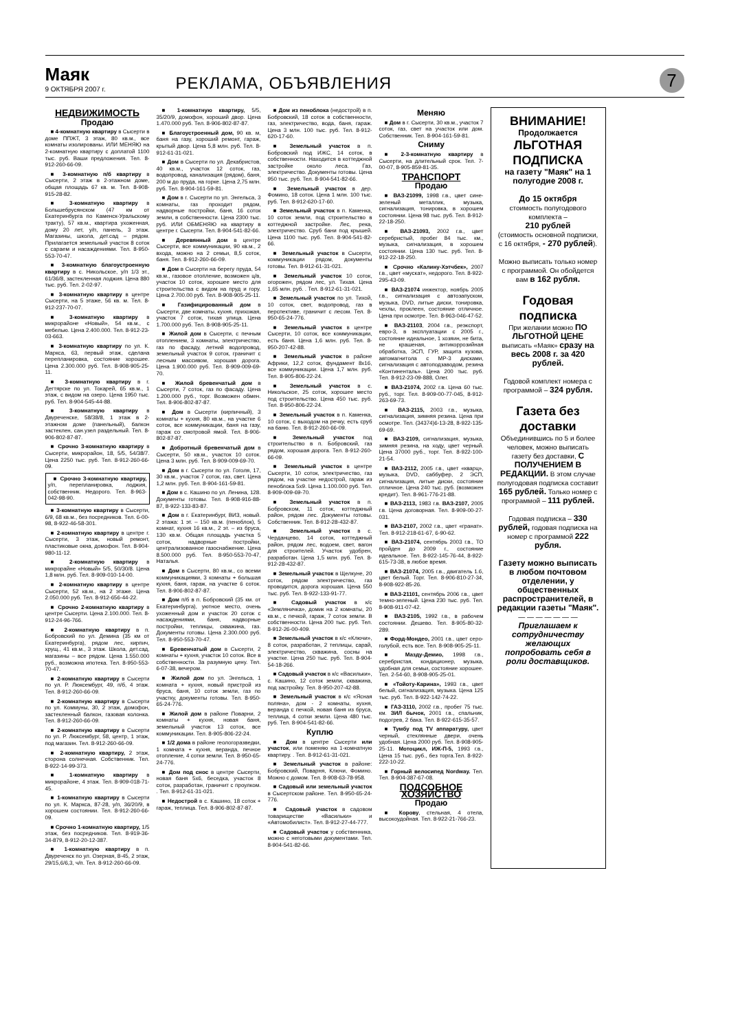Маяк
9 ОКТЯБРЯ 2007 г.
РЕКЛАМА, ОБЪЯВЛЕНИЯ
7
НЕДВИЖИМОСТЬ
Продаю
■ 4-комнатную квартиру в Сысерти в доме ППЖТ, 3 этаж, 80 кв.м., все комнаты изолированы. ИЛИ МЕНЯЮ на 2-комнатную квартиру с доплатой 1100 тыс. руб. Ваши предложения. Тел. 8-912-260-66-09.
■ 3-комнатную п/б квартиру в Сысерти, 2 этаж в 2-этажном доме, общая площадь 67 кв. м. Тел. 8-908-915-28-82.
■ 3-комнатную квартиру в Большебрусянском (47 км от Екатеринбурга по Каменск-Уральскому тракту), 57 кв.м., квартира ухоженная, дому 20 лет, у/п, панель, 3 этаж. Магазины, школа, дет.сад – рядом. Прилагается земельный участок 8 соток с сараем и насаждениями. Тел. 8-950-553-70-47.
■ 3-комнатную благоустроенную квартиру в с. Никольское, у/п 1/3 эт., 61/36/8, застекленная лоджия. Цена 880 тыс. руб. Тел. 2-02-97.
■ 3-комнатную квартиру в центре Сысерти, на 5 этаже, 56 кв. м. Тел. 8-912-237-70-07.
■ 3-комнатную квартиру в микрорайоне «Новый», 54 кв.м., с мебелью. Цена 2.400.000. Тел. 8-912-23-03-663.
■ 3-комнатную квартиру по ул. К. Маркса, 63, первый этаж, сделана перепланировка, состояние хорошее. Цена 2.300.000 руб. Тел. 8-908-905-25-11.
■ 3-комнатную квартиру в г. Дегтярске по ул. Токарей, 65 кв.м., 1 этаж, с видом на озеро. Цена 1950 тыс. руб. Тел. 8-904-545-44-88.
■ 3-комнатную квартиру в Двуреченске, 58/38/8, 1 этаж в 2-этажном доме (панельный), балкон застеклен, сан.узел раздельный. Тел. 8-906-802-87-87.
■ Срочно 3-комнатную квартиру в Сысерти, микрорайон, 18, 5/5, 54/38/7. Цена 2250 тыс. руб. Тел. 8-912-260-66-09.
■ Срочно 3-комнатную квартиру, у/п, перепланировка, лоджия, собственник. Недорого. Тел. 8-963-042-98-90.
■ 3-комнатную квартиру в Сысерти, 6/9, 68 кв.м., без посредников. Тел. 6-00-98, 8-922-46-58-301.
■ 2-комнатную квартиру в центре г. Сысерти, 3 этаж, новый ремонт, пластиковые окна, домофон. Тел. 8-904-980-11-12.
■ 2-комнатную квартиру в микрорайне «Новый» 5/5, 50/30/8. Цена 1,8 млн. руб. Тел. 8-909-010-14-00.
■ 2-комнатную квартиру в центре Сысерти, 52 кв.м., на 2 этаже. Цена 2.050.000 руб. Тел. 8-912-656-44-22.
■ Срочно 2-комнатную квартиру в центре Сысерти. Цена 2.100.000. Тел. 8-912-24-96-766.
■ 2-комнатную квартиру в п. Бобровский по ул. Демина (35 км от Екатеринбурга), рядом лес, кирпич, хрущ., 41 кв.м., 3 этаж. Школа, дет.сад, магазины – все рядом. Цена 1.550.000 руб., возможна ипотека. Тел. 8-950-553-70-47.
■ 2-комнатную квартиру в Сысерти по ул. Р. Люксембург, 49, п/б, 4 этаж. Тел. 8-912-260-66-09.
■ 2-комнатную квартиру в Сысерти по ул. Коммуны, 30, 2 этаж, домофон, застекленный балкон, газовая колонка. Тел. 8-912-260-66-09.
■ 2-комнатную квартиру в Сысерти по ул. Р. Люксембург, 58, центр, 1 этаж, под магазин. Тел. 8-912-260-66-09.
■ 2-комнатную квартиру, 2 этаж, сторона солнечная. Собственник. Тел. 8-922-14-99-373.
■ 1-комнатную квартиру в микрорайоне, 4 этаж. Тел. 8-909-018-71-45.
■ 1-комнатную квартиру в Сысерти по ул. К. Маркса, 87-28, у/п, 36/20/9, в хорошем состоянии. Тел. 8-912-260-66-09.
■ Срочно 1-комнатную квартиру, 1/5 этаж, без посредников. Тел. 8-919-36-34-879, 8-912-20-12-387.
■ 1-комнатную квартиру в п. Двуреченск по ул. Озерная, 8-45, 2 этаж, 29/15,6/6,3, ч/п. Тел. 8-912-260-66-09.
■ 1-комнатную квартиру, 5/5, 35/20/9, домофон, хороший двор. Цена 1.470.000 руб. Тел. 8-906-802-87-87.
■ Благоустроенный дом, 90 кв. м, баня на газу, хороший ремонт, гараж, крытый двор. Цена 5,8 млн. руб. Тел. 8-912-61-31-021.
■ Дом в Сысерти по ул. Декабристов, 40 кв.м., участок 12 соток, газ, водопровод, канализация (рядом), баня, 200 м до пруда, на горке. Цена 2,75 млн. руб. Тел. 8-904-161-59-81.
■ Дом в г. Сысерти по ул. Энгельса, 3 комнаты, газ проходит рядом, надворные постройки, баня, 16 соток земли, в собственности. Цена 2300 тыс. руб. ИЛИ ОБМЕНЯЮ на квартиру в центре г. Сысерти. Тел. 8-904-541-82-66.
■ Деревянный дом в центре Сысерти, все коммуникации, 90 кв.м., 2 входа, можно на 2 семьи, 8,5 соток, баня. Тел. 8-912-260-66-09.
■ Дом в Сысерти на берегу пруда, 54 кв.м., газовое отопление, возможен ц/в, участок 10 соток, хорошее место для строительства с видом на пруд и гору. Цена 2.700.00 руб. Тел. 8-908-905-25-11.
■ Газифицированный дом в Сысерти, две комнаты, кухня, прихожая, участок 7 соток, тихая улица. Цена 1.700.000 руб. Тел. 8-908-905-25-11.
■ Жилой дом в Сысерти, с печным отоплением, 3 комнаты, электричество, газ по фасаду, летний водопровод, земельный участок 9 соток, граничит с лесным массивом, хорошая дорога. Цена 1.900.000 руб. Тел. 8-909-009-69-70.
■ Жилой бревенчатый дом в Сысерти, 7 соток, газ по фасаду. Цена 1.200.000 руб., торг. Возможен обмен. Тел. 8-906-802-87-87.
■ Дом в Сысерти (кирпичный), 3 комнаты + кухня, 80 кв.м., на участке 6 соток, все коммуникации, баня на газу, гараж со смотровой ямой. Тел. 8-906-802-87-87.
■ Добротный бревенчатый дом в Сысерти, 50 кв.м., участок 10 соток. Цена 3 млн. руб. Тел. 8-909-009-69-70.
■ Дом в г. Сысерти по ул. Гоголя, 17, 30 кв.м., участок 7 соток, газ, свет. Цена 1,2 млн. руб. Тел. 8-904-161-59-81.
■ Дом в с. Кашино по ул. Ленина, 128. Документы готовы. Тел. 8-908-916-88-87, 8-922-133-83-87.
■ Дом в г. Екатеринбург, ВИЗ, новый. 2 этажа: 1 эт. – 150 кв.м. (пеноблок), 5 комнат, кухня 16 кв.м., 2 эт. – из бруса, 130 кв.м. Общая площадь участка 5 соток, надворные постройки, централизованное газоснабжение. Цена 8.500.000 руб. Тел. 8-950-553-70-47, Наталья.
■ Дом в Сысерти, 80 кв.м., со всеми коммуникациями, 3 комнаты + большая кухня, баня, гараж, на участке 6 соток. Тел. 8-906-802-87-87.
■ Дом п/б в п. Бобровский (35 км. от Екатеринбурга), уютное место, очень ухоженный дом и участок 20 соток с насаждениями, баня, надворные постройки, теплицы, скважина, газ. Документы готовы. Цена 2.300.000 руб. Тел. 8-950-553-70-47.
■ Бревенчатый дом в Сысерти, 2 комнаты + кухня, участок 10 соток. Все в собственности. За разумную цену. Тел. 6-07-38, вечером.
■ Жилой дом по ул. Энгельса, 1 комната + кухня, новый пристрой из бруса, баня, 10 соток земли, газ по участку, документы готовы. Тел. 8-950-65-24-776.
■ Жилой дом в районе Поварни, 2 комнаты + кухня, новая баня, земельный участок 13 соток, все коммуникации. Тел. 8-905-806-22-24.
■ 1/2 дома в районе геологоразведки, 1 комната + кухня, веранда, печное отопление, 4 сотки земли. Тел. 8-950-65-24-776.
■ Дом под снос в центре Сысерти, новая баня 5х6, беседка, участок 8 соток, разработан, граничит с проулком. . Тел. 8-912-61-31-021.
■ Недострой в с. Кашино, 18 соток + гараж, теплица. Тел. 8-906-802-87-87.
■ Дом из пеноблока (недострой) в п. Бобровский, 18 соток в собственности, газ, электричество, вода, баня, гараж. Цена 3 млн. 100 тыс. руб. Тел. 8-912-620-17-60.
■ Земельный участок в п. Бобровский под ИЖС, 14 соток, в собственности. Находится в коттеджной застройке около леса. Газ, электричество. Документы готовы. Цена 950 тыс. руб. Тел. 8-904-541-82-66.
■ Земельный участок в дер. Фомино, 18 соток. Цена 1 млн. 100 тыс. руб. Тел. 8-912-620-17-60.
■ Земельный участок в п. Каменка, 10 соток земли, под строительство в коттеджной застройке. Лес, река, электричество. Сруб бани под крышей. Цена 1100 тыс. руб. Тел. 8-904-541-82-66.
■ Земельный участок в Сысерти, коммуникации рядом, документы готовы. Тел. 8-912-61-31-021.
■ Земельный участок 10 соток, огорожен, рядом лес, ул. Тихая. Цена 1,65 млн. руб. . Тел. 8-912-61-31-021.
■ Земельный участок по ул. Тихой, 10 соток, свет, водопровод, газ в перспективе, граничит с лесом. Тел. 8-950-65-24-776.
■ Земельный участок в центре Сысерти, 10 соток, все коммуникации, есть баня. Цена 1,6 млн. руб. Тел. 8-950-207-42-88.
■ Земельный участок в районе Африки, 12,2 соток, фундамент 8х16, все коммуникации. Цена 1,7 млн. руб. Тел. 8-905-806-22-24.
■ Земельный участок в с. Никольское, 25 соток, хорошее место под строительство. Цена 450 тыс. руб. Тел. 8-950-806-22-24.
■ Земельный участок в п. Каменка, 10 соток, с выходом на речку, есть сруб на баню. Тел. 8-912-260-66-09.
■ Земельный участок под строительство в п. Бобровский, газ рядом, хорошая дорога. Тел. 8-912-260-66-09.
■ Земельный участок в центре Сысерти, 10 соток, электричество, газ рядом, на участке недострой, гараж из пеноблока 5х9. Цена 1.100.000 руб. Тел. 8-909-009-69-70.
■ Земельный участок в п. Бобровском, 11 соток, коттеджный район, рядом лес. Документы готовы. Собственник. Тел. 8-912-28-432-87.
■ Земельный участок в с. Черданцево, 14 соток, коттеджный район, рядом лес, водоем, свет, вагон для строителей. Участок удобрен, разработан. Цена 1,5 млн. руб. Тел. 8-912-28-432-87.
■ Земельный участок в Щелкуне, 20 соток, рядом электричество, газ проводится, дорога хорошая. Цена 550 тыс. руб. Тел. 8-922-133-91-77.
■ Садовый участок в к/с «Земляничка», домик на 2 комнаты, 20 кв.м., с печкой, гараж, 7 соток земли. В собственности. Цена 200 тыс. руб. Тел. 8-912-26-00-409.
■ Земельный участок в к/с «Ключи», 8 соток, разработан, 2 теплицы, сарай, электричество, скважина, сосны на участке. Цена 250 тыс. руб. Тел. 8-904-54-18-266.
■ Садовый участок в к/с «Васильки», с. Кашино, 12 соток земли, скважина, под застройку. Тел. 8-950-207-42-88.
■ Земельный участок в к/с «Ясная поляна», дом - 2 комнаты, кухня, веранда с печкой, новая баня из бруса, теплица, 4 сотки земли. Цена 480 тыс. руб. Тел. 8-904-541-82-66.
Куплю
■ Дом в центре Сысерти или участок, или поменяю на 1-комнатную квартиру. . Тел. 8-912-61-31-021.
■ Земельный участок в районе: Бобровский, Поварня, Ключи, Фомино. Можно с домом. Тел. 8-908-63-78-958.
■ Садовый или земельный участок в Сысертском районе. Тел. 8-950-65-24-776.
■ Садовый участок в садовом товариществе «Васильки» и «Автомобилист». Тел. 8-912-27-44-777.
■ Садовый участок у собственника, можно с неготовыми документами. Тел. 8-904-541-82-66.
Меняю
■ Дом в г. Сысерти, 30 кв.м., участок 7 соток, газ, свет на участок или дом. Собственник. Тел. 8-904-161-59-81.
Сниму
■ 2-3-комнатную квартиру в Сысерти, на длительный срок. Тел. 7-00-07, 8-905-859-81-35.
ТРАНСПОРТ
Продаю
■ ВАЗ-21099, 1998 г.в., цвет сине-зеленый металлик, музыка, сигнализация, тонировка, в хорошем состоянии. Цена 98 тыс. руб. Тел. 8-912-22-18-250.
■ ВАЗ-21093, 2002 г.в., цвет серебристый, пробег 84 тыс. км., музыка, сигнализация, в хорошем состоянии. Цена 130 тыс. руб. Тел. 8-912-22-18-250.
■ Срочно «Калину-Хэтчбек», 2007 г.в., цвет «мускат», недорого. Тел. 8-922-295-43-09.
■ ВАЗ-21074 инжектор, ноябрь 2005 г.в., сигнализация с автозапуском, музыка, DVD, литые диски, тонировка, чехлы, проклеен, состояние отличное. Цена при осмотре. Тел. 8-963-046-47-52.
■ ВАЗ-21103, 2004 г.в., реэкспорт, евро-3, в эксплуатации с 2005 г., состояние идеальное, 1 хозяин, не бита, не крашеная, антикоррозийная обработка, ЭСП, ГУР, защита кузова, автомагнитола с МР-3 дисками, сигнализация с автоподзаводом, резина «Континенталь». Цена 200 тыс. руб. Тел. 8-912-23-09-888, Олег.
■ ВАЗ-21074, 2002 г.в. Цена 60 тыс. руб., торг. Тел. 8-909-00-77-045, 8-912-263-69-73.
■ ВАЗ-2115, 2003 г.в., музыка, сигнализация, зимняя резина. Цена при осмотре. Тел. (34374)6-13-28, 8-922-135-69-69.
■ ВАЗ-2109, сигнализация, музыка, зимняя резина, на ходу, цвет черный. Цена 37000 руб., торг. Тел. 8-922-100-21-54.
■ ВАЗ-2112, 2005 г.в., цвет «кварц», музыка, DVD, саббуфер, 2 ЭСП, сигнализация, литые диски, состояние отличное. Цена 240 тыс. руб. (возможен кредит). Тел. 8-961-776-21-88.
■ ВАЗ-2113, 1983 г.в. ВАЗ-2107, 2005 г.в. Цена договорная. Тел. 8-909-00-27-031.
■ ВАЗ-2107, 2002 г.в., цвет «гранат». Тел. 8-912-218-61-67, 6-90-62.
■ ВАЗ-21074, сентябрь 2003 г.в., ТО пройден до 2009 г., состояние идеальное. Тел. 8-922-145-76-44, 8-922-615-73-38, в любое время.
■ ВАЗ-21074, 2005 г.в., двигатель 1.6, цвет белый. Торг. Тел. 8-906-810-27-34, 8-908-922-85-26.
■ ВАЗ-21101, сентябрь 2006 г.в., цвет темно-зеленый. Цена 230 тыс. руб. Тел. 8-908-911-07-42.
■ ВАЗ-2105, 1992 г.в., в рабочем состоянии. Дешево. Тел. 8-905-80-32-289.
■ Форд-Мондео, 2001 г.в., цвет серо-голубой, есть все. Тел. 8-908-905-25-11.
■ Мазду-Демио, 1998 г.в., серебристая, кондиционер, музыка, удобная для семьи, состояние хорошее. Тел. 2-54-60, 8-908-905-25-01.
■ «Тойоту-Карина», 1993 г.в., цвет белый, сигнализация, музыка. Цена 125 тыс. руб. Тел. 8-922-142-74-22.
■ ГАЗ-3110, 2002 г.в., пробег 75 тыс. км. ЗИЛ бычок, 2001 г.в., спальник, подогрев, 2 бака. Тел. 8-922-615-35-57.
■ Тумбу под TV аппаратуру, цвет черный, стеклянные двери, очень удобная. Цена 2000 руб. Тел. 8-908-905-25-11. Мотоцикл, ИЖ-П-5, 1993 г.в., Цена 15 тыс. руб., без торга.Тел. 8-922-222-10-22.
■ Горный велосипед Nordway. Тел. Тел. 8-904-387-67-08.
ПОДСОБНОЕ ХОЗЯЙСТВО
Продаю
■ Корову, стельная, 4 отела, высокоудойная. Тел. 8-922-21-766-23.
ВНИМАНИЕ!
Продолжается
ЛЬГОТНАЯ ПОДПИСКА
на газету "Маяк" на 1 полугодие 2008 г.
До 15 октября
стоимость полугодового комплекта –
210 рублей
(стоимость основной подписки, с 16 октября, - 270 рублей).
Можно выписать только номер с программой. Он обойдется вам в 162 рубля.
Годовая подписка
При желании можно ПО ЛЬГОТНОЙ ЦЕНЕ выписать «Маяк» сразу на весь 2008 г. за 420 рублей.
Годовой комплект номера с программой – 324 рубля.
Газета без доставки
Объединившись по 5 и более человек, можно выписать газету без доставки, С ПОЛУЧЕНИЕМ В РЕДАКЦИИ. В этом случае полугодовая подписка составит 165 рублей. Только номер с программой – 111 рублей.
Годовая подписка – 330 рублей, годовая подписка на номер с программой 222 рубля.
Газету можно выписать в любом почтовом отделении, у общественных распространителей, в редакции газеты "Маяк".
— — — — — — —
Приглашаем к сотрудничеству желающих попробовать себя в роли доставщиков.